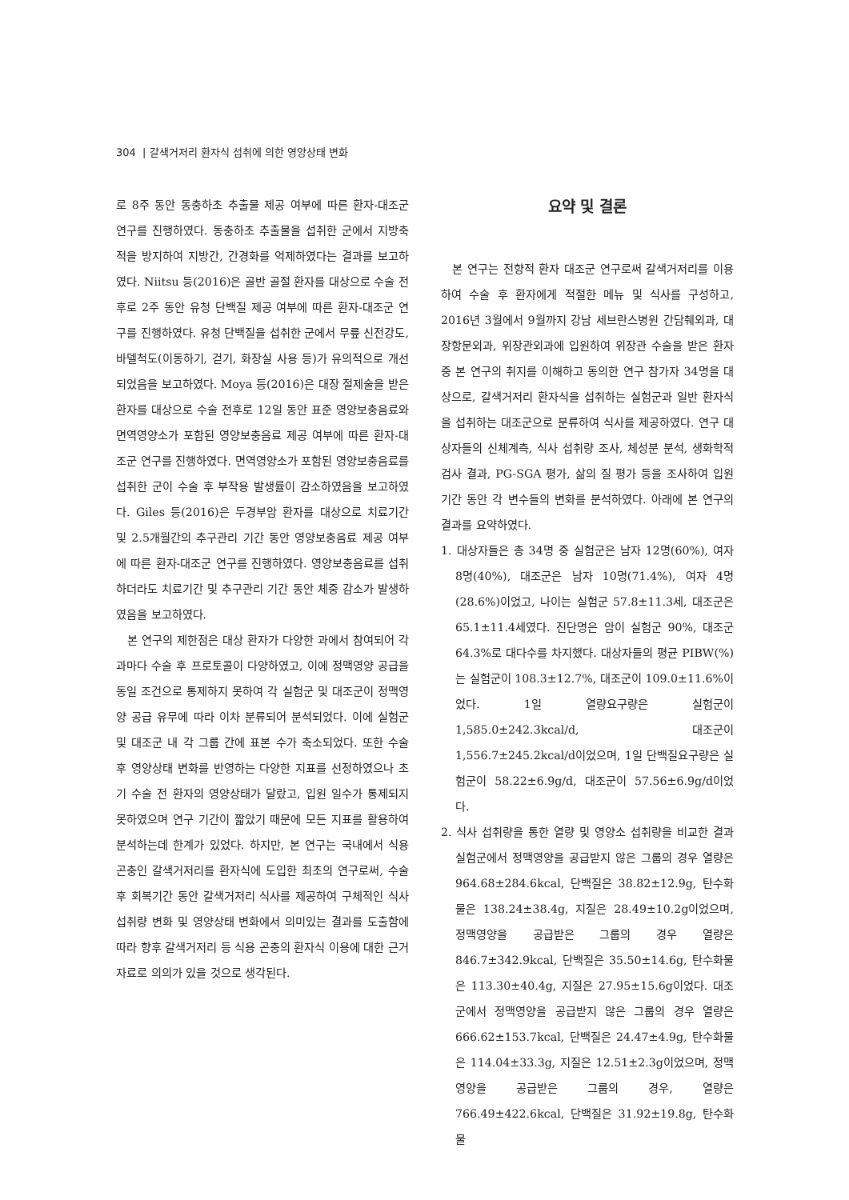304 | 갈색거저리 환자식 섭취에 의한 영양상태 변화
로 8주 동안 동충하초 추출물 제공 여부에 따른 환자-대조군 연구를 진행하였다. 동충하초 추출물을 섭취한 군에서 지방축적을 방지하여 지방간, 간경화를 억제하였다는 결과를 보고하였다. Niitsu 등(2016)은 골반 골절 환자를 대상으로 수술 전후로 2주 동안 유청 단백질 제공 여부에 따른 환자-대조군 연구를 진행하였다. 유청 단백질을 섭취한 군에서 무릎 신전강도, 바델척도(이동하기, 걷기, 화장실 사용 등)가 유의적으로 개선되었음을 보고하였다. Moya 등(2016)은 대장 절제술을 받은 환자를 대상으로 수술 전후로 12일 동안 표준 영양보충음료와 면역영양소가 포함된 영양보충음료 제공 여부에 따른 환자-대조군 연구를 진행하였다. 면역영양소가 포함된 영양보충음료를 섭취한 군이 수술 후 부작용 발생률이 감소하였음을 보고하였다. Giles 등(2016)은 두경부암 환자를 대상으로 치료기간 및 2.5개월간의 추구관리 기간 동안 영양보충음료 제공 여부에 따른 환자-대조군 연구를 진행하였다. 영양보충음료를 섭취하더라도 치료기간 및 추구관리 기간 동안 체중 감소가 발생하였음을 보고하였다.
본 연구의 제한점은 대상 환자가 다양한 과에서 참여되어 각 과마다 수술 후 프로토콜이 다양하였고, 이에 정맥영양 공급을 동일 조건으로 통제하지 못하여 각 실험군 및 대조군이 정맥영양 공급 유무에 따라 이차 분류되어 분석되었다. 이에 실험군 및 대조군 내 각 그룹 간에 표본 수가 축소되었다. 또한 수술 후 영양상태 변화를 반영하는 다양한 지표를 선정하였으나 초기 수술 전 환자의 영양상태가 달랐고, 입원 일수가 통제되지 못하였으며 연구 기간이 짧았기 때문에 모든 지표를 활용하여 분석하는데 한계가 있었다. 하지만, 본 연구는 국내에서 식용 곤충인 갈색거저리를 환자식에 도입한 최초의 연구로써, 수술 후 회복기간 동안 갈색거저리 식사를 제공하여 구체적인 식사 섭취량 변화 및 영양상태 변화에서 의미있는 결과를 도출함에 따라 향후 갈색거저리 등 식용 곤충의 환자식 이용에 대한 근거 자료로 의의가 있을 것으로 생각된다.
요약 및 결론
본 연구는 전향적 환자 대조군 연구로써 갈색거저리를 이용하여 수술 후 환자에게 적절한 메뉴 및 식사를 구성하고, 2016년 3월에서 9월까지 강남 세브란스병원 간담췌외과, 대장항문외과, 위장관외과에 입원하여 위장관 수술을 받은 환자 중 본 연구의 취지를 이해하고 동의한 연구 참가자 34명을 대상으로, 갈색거저리 환자식을 섭취하는 실험군과 일반 환자식을 섭취하는 대조군으로 분류하여 식사를 제공하였다. 연구 대상자들의 신체계측, 식사 섭취량 조사, 체성분 분석, 생화학적 검사 결과, PG-SGA 평가, 삶의 질 평가 등을 조사하여 입원기간 동안 각 변수들의 변화를 분석하였다. 아래에 본 연구의 결과를 요약하였다.
1. 대상자들은 총 34명 중 실험군은 남자 12명(60%), 여자 8명(40%), 대조군은 남자 10명(71.4%), 여자 4명(28.6%)이었고, 나이는 실험군 57.8±11.3세, 대조군은 65.1±11.4세였다. 진단명은 암이 실험군 90%, 대조군 64.3%로 대다수를 차지했다. 대상자들의 평균 PIBW(%)는 실험군이 108.3±12.7%, 대조군이 109.0±11.6%이었다. 1일 열량요구량은 실험군이 1,585.0±242.3kcal/d, 대조군이 1,556.7±245.2kcal/d이었으며, 1일 단백질요구량은 실험군이 58.22±6.9g/d, 대조군이 57.56±6.9g/d이었다.
2. 식사 섭취량을 통한 열량 및 영양소 섭취량을 비교한 결과 실험군에서 정맥영양을 공급받지 않은 그룹의 경우 열량은 964.68±284.6kcal, 단백질은 38.82±12.9g, 탄수화물은 138.24±38.4g, 지질은 28.49±10.2g이었으며, 정맥영양을 공급받은 그룹의 경우 열량은 846.7±342.9kcal, 단백질은 35.50±14.6g, 탄수화물은 113.30±40.4g, 지질은 27.95±15.6g이었다. 대조군에서 정맥영양을 공급받지 않은 그룹의 경우 열량은 666.62±153.7kcal, 단백질은 24.47±4.9g, 탄수화물은 114.04±33.3g, 지질은 12.51±2.3g이었으며, 정맥영양을 공급받은 그룹의 경우, 열량은 766.49±422.6kcal, 단백질은 31.92±19.8g, 탄수화물